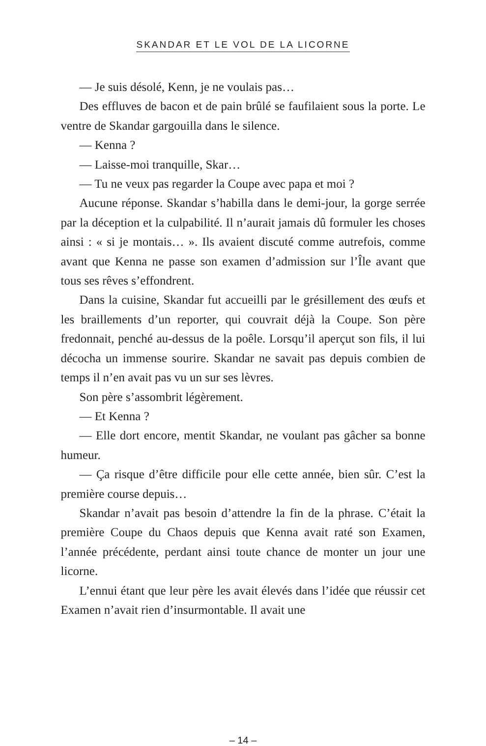SKANDAR ET LE VOL DE LA LICORNE
— Je suis désolé, Kenn, je ne voulais pas…
Des effluves de bacon et de pain brûlé se faufilaient sous la porte. Le ventre de Skandar gargouilla dans le silence.
— Kenna ?
— Laisse-moi tranquille, Skar…
— Tu ne veux pas regarder la Coupe avec papa et moi ?
Aucune réponse. Skandar s’habilla dans le demi-jour, la gorge serrée par la déception et la culpabilité. Il n’aurait jamais dû formuler les choses ainsi : « si je montais… ». Ils avaient discuté comme autrefois, comme avant que Kenna ne passe son examen d’admission sur l’Île avant que tous ses rêves s’effondrent.
Dans la cuisine, Skandar fut accueilli par le grésillement des œufs et les braillements d’un reporter, qui couvrait déjà la Coupe. Son père fredonnait, penché au-dessus de la poêle. Lorsqu’il aperçut son fils, il lui décocha un immense sourire. Skandar ne savait pas depuis combien de temps il n’en avait pas vu un sur ses lèvres.
Son père s’assombrit légèrement.
— Et Kenna ?
— Elle dort encore, mentit Skandar, ne voulant pas gâcher sa bonne humeur.
— Ça risque d’être difficile pour elle cette année, bien sûr. C’est la première course depuis…
Skandar n’avait pas besoin d’attendre la fin de la phrase. C’était la première Coupe du Chaos depuis que Kenna avait raté son Examen, l’année précédente, perdant ainsi toute chance de monter un jour une licorne.
L’ennui étant que leur père les avait élevés dans l’idée que réussir cet Examen n’avait rien d’insurmontable. Il avait une
– 14 –